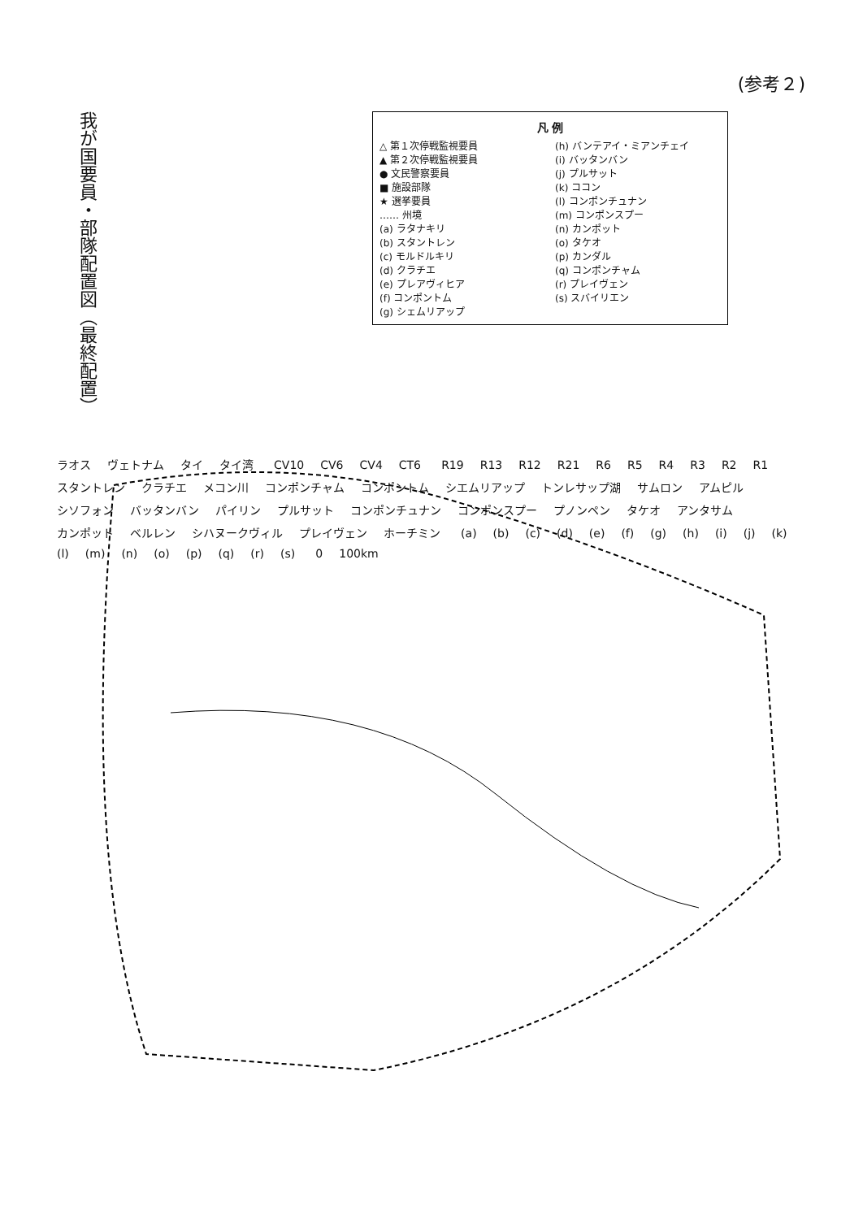(参考２)
我が国要員・部隊配置図（最終配置）
凡 例
△ 第１次停戦監視要員
▲ 第２次停戦監視要員
● 文民警察要員
■ 施設部隊
★ 選挙要員
…… 州境
(a) ラタナキリ
(b) スタントレン
(c) モルドルキリ
(d) クラチエ
(e) プレアヴィヒア
(f) コンポントム
(g) シェムリアップ
(h) バンテアイ・ミアンチェイ
(i) バッタンバン
(j) プルサット
(k) ココン
(l) コンポンチュナン
(m) コンポンスプー
(n) カンポット
(o) タケオ
(p) カンダル
(q) コンポンチャム
(r) プレイヴェン
(s) スバイリエン
ラオス ヴェトナム タイ タイ湾 CV10 CV6 CV4 CT6 R19 R13 R12 R21 R6 R5 R4 R3 R2 R1 スタントレン クラチエ メコン川 コンポンチャム コンポントム シエムリアップ トンレサップ湖 サムロン アムピル シソフォン バッタンバン パイリン プルサット コンポンチュナン コンポンスプー プノンペン タケオ アンタサム カンポット ベルレン シハヌークヴィル プレイヴェン ホーチミン (a) (b) (c) (d) (e) (f) (g) (h) (i) (j) (k) (l) (m) (n) (o) (p) (q) (r) (s) 0 100km